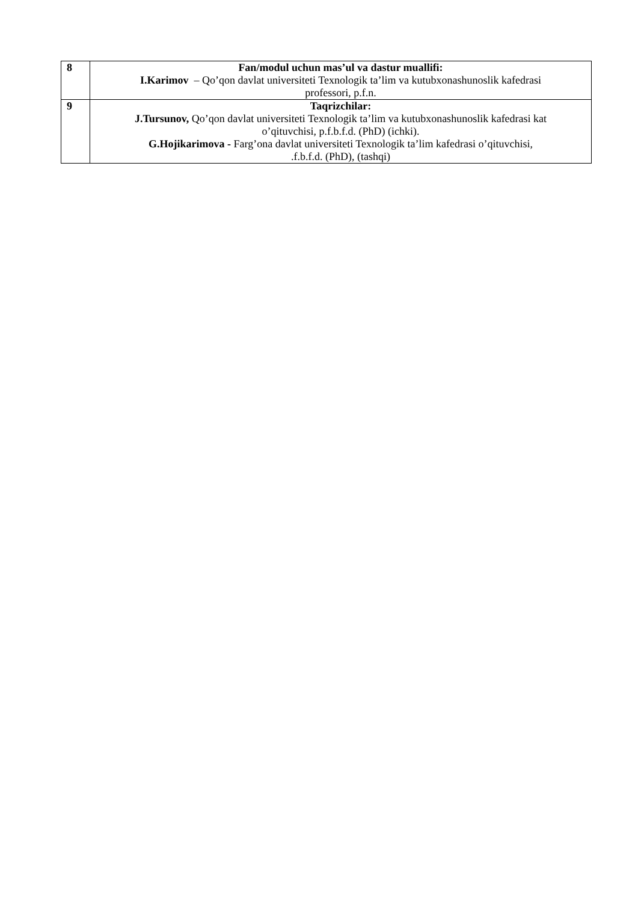| 8 | Fan/modul uchun mas’ul va dastur muallifi: I.Karimov – Qo’qon davlat universiteti Texnologik ta’lim va kutubxonashunoslik kafedrasi professori, p.f.n. |
| 9 | Taqrizchilar: J.Tursunov, Qo’qon davlat universiteti Texnologik ta’lim va kutubxonashunoslik kafedrasi kat o’qituvchisi, p.f.b.f.d. (PhD) (ichki). G.Hojikarimova - Farg’ona davlat universiteti Texnologik ta’lim kafedrasi o’qituvchisi, .f.b.f.d. (PhD), (tashqi) |